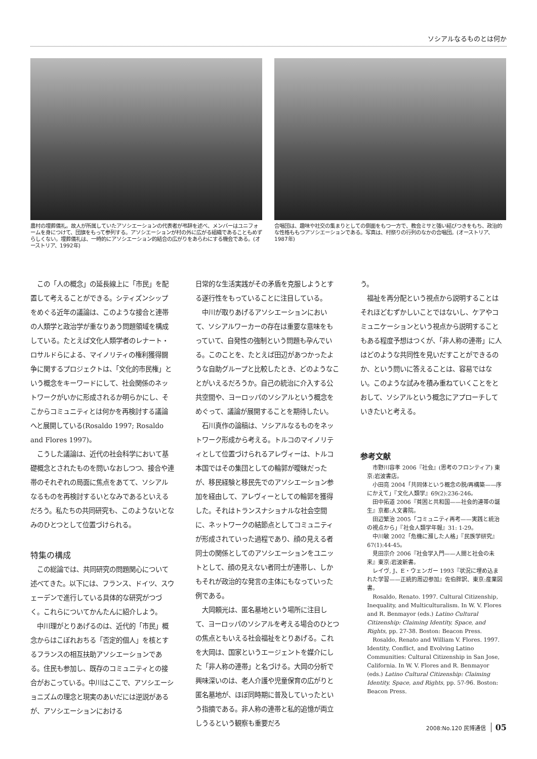ソシアルなるものとは何か
農村の埋葬儀礼。故人が所属していたアソシエーションの代表者が弔辞を述べ、メンバーはユニフォームを身につけて、団旗をもって参列する。アソシエーションが村の外に広がる組織であることもめずらしくない。埋葬儀礼は、一時的にアソシエーション的結合の広がりをあらわにする機会である。(オーストリア、1992年)
合唱団は、趣味や社交の集まりとしての側面をもつ一方で、教会ミサと強い結びつきをもち、政治的な性格ももつアソシエーションである。写真は、村祭りの行列のなかの合唱団。(オーストリア、1987年)
この「人の概念」の延長線上に「市民」を配置して考えることができる。シティズンシップをめぐる近年の議論は、このような接合と連帯の人類学と政治学が重なりあう問題領域を構成している。たとえば文化人類学者のレナート・ロサルドらによる、マイノリティの権利獲得闘争に関するプロジェクトは、「文化的市民権」という概念をキーワードにして、社会関係のネットワークがいかに形成されるか明らかにし、そこからコミュニティとは何かを再検討する議論へと展開している(Rosaldo 1997; Rosaldo and Flores 1997)。
こうした議論は、近代の社会科学において基礎概念とされたものを問いなおしつつ、接合や連帯のそれぞれの局面に焦点をあてて、ソシアルなるものを再検討するいとなみであるといえるだろう。私たちの共同研究も、このようないとなみのひとつとして位置づけられる。
特集の構成
この総論では、共同研究の問題関心について述べてきた。以下には、フランス、ドイツ、スウェーデンで進行している具体的な研究がつづく。これらについてかんたんに紹介しよう。
中川理がとりあげるのは、近代的「市民」概念からはこぼれおちる「否定的個人」を核とするフランスの相互扶助アソシエーションである。住民も参加し、既存のコミュニティとの接合がおこっている。中川はここで、アソシエーショニズムの理念と現実のあいだには逆説があるが、アソシエーションにおける
日常的な生活実践がその矛盾を克服しようとする遂行性をもっていることに注目している。
中川が取りあげるアソシエーションにおいて、ソシアルワーカーの存在は重要な意味をもっていて、自発性の強制という問題も孕んでいる。このことを、たとえば田辺があつかったような自助グループと比較したとき、どのようなことがいえるだろうか。自己の統治に介入する公共空間や、ヨーロッパのソシアルという概念をめぐって、議論が展開することを期待したい。
石川真作の論稿は、ソシアルなるものをネットワーク形成から考える。トルコのマイノリティとして位置づけられるアレヴィーは、トルコ本国ではその集団としての輪郭が曖昧だったが、移民経験と移民先でのアソシエーション参加を経由して、アレヴィーとしての輪郭を獲得した。それはトランスナショナルな社会空間に、ネットワークの結節点としてコミュニティが形成されていった過程であり、顔の見える者同士の関係としてのアソシエーションをユニットとして、顔の見えない者同士が連帯し、しかもそれが政治的な発言の主体にもなっていった例である。
大岡頼光は、匿名墓地という場所に注目して、ヨーロッパのソシアルを考える場合のひとつの焦点ともいえる社会福祉をとりあげる。これを大岡は、国家というエージェントを媒介にした「非人称の連帯」と名づける。大岡の分析で興味深いのは、老人介護や児童保育の広がりと匿名墓地が、ほぼ同時期に普及していったという指摘である。非人称の連帯と私的追憶が両立しうるという観察も重要だろ
う。
福祉を再分配という視点から説明することはそれほどむずかしいことではないし、ケアやコミュニケーションという視点から説明することもある程度予想はつくが、「非人称の連帯」に人はどのような共同性を見いだすことができるのか、という問いに答えることは、容易ではない。このような試みを積み重ねていくことをとおして、ソシアルという概念にアプローチしていきたいと考える。
参考文献
市野川容孝 2006『社会』(思考のフロンティア) 東京:岩波書店。
小田亮 2004「共同体という概念の脱/再構築——序にかえて」『文化人類学』69(2):236-246。
田中拓道 2006『貧困と共和国——社会的連帯の誕生』京都:人文書院。
田辺繁治 2005「コミュニティ再考——実践と統治の視点から」『社会人類学年報』31: 1-29。
中川敏 2002「危機に瀕した人格」『民族学研究』67(1):44-45。
見田宗介 2006『社会学入門——人間と社会の未来』東京:岩波新書。
レイヴ, J、E・ウェンガー 1993『状況に埋め込まれた学習——正統的周辺参加』佐伯胖訳、東京:産業図書。
Rosaldo, Renato. 1997. Cultural Citizenship, Inequality, and Multiculturalism. In W. V. Flores and R. Benmayor (eds.) Latino Cultural Citizenship: Claiming Identity, Space, and Rights, pp. 27-38. Boston: Beacon Press.
Rosaldo, Renato and William V. Flores. 1997. Identity, Conflict, and Evolving Latino Communities: Cultural Citizenship in San Jose, California. In W. V. Flores and R. Benmayor (eds.) Latino Cultural Citizenship: Claiming Identity, Space, and Rights, pp. 57-96. Boston: Beacon Press.
2008:No.120 民博通信 05